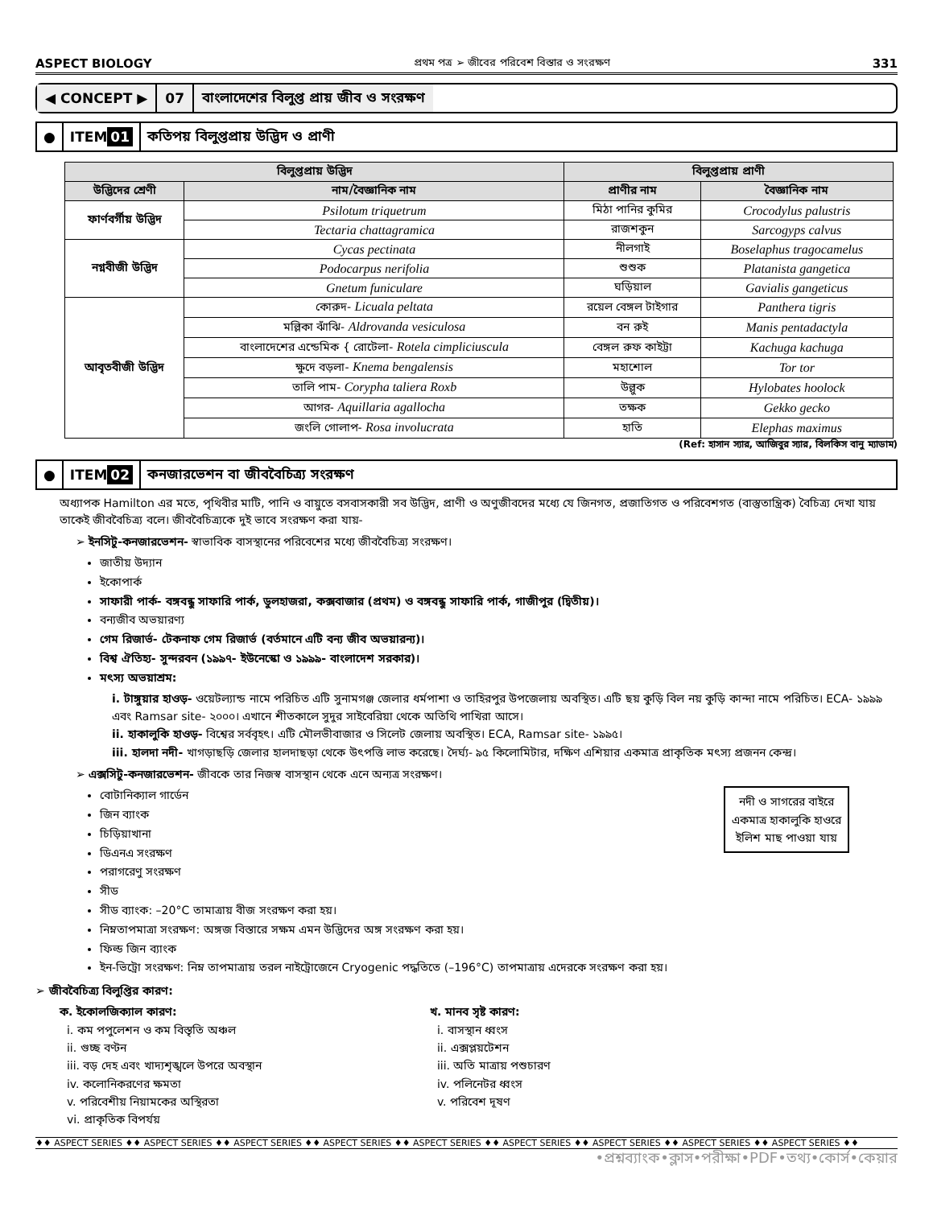ASPECT BIOLOGY প্রথম পত্র ➢ জীবের পরিবেশ বিস্তার ও সংরক্ষণ 331
◀ CONCEPT ▶ 07 বাংলাদেশের বিলুপ্ত প্রায় জীব ও সংরক্ষণ
● ITEM 01 কতিপয় বিলুপ্তপ্রায় উদ্ভিদ ও প্রাণী
| বিলুপ্তপ্রায় উদ্ভিদ | | বিলুপ্তপ্রায় প্রাণী | |
| --- | --- | --- | --- |
| উদ্ভিদের শ্রেণী | নাম/বৈজ্ঞানিক নাম | প্রাণীর নাম | বৈজ্ঞানিক নাম |
| ফার্ণবর্গীয় উদ্ভিদ | Psilotum triquetrum | মিঠা পানির কুমির | Crocodylus palustris |
| | Tectaria chattagramica | রাজশকুন | Sarcogyps calvus |
| নগ্নবীজী উদ্ভিদ | Cycas pectinata | নীলগাই | Boselaphus tragocamelus |
| | Podocarpus nerifolia | শুশুক | Platanista gangetica |
| | Gnetum funiculare | ঘড়িয়াল | Gavialis gangeticus |
| আবৃতবীজী উদ্ভিদ | কোরুদ- Licuala peltata | রয়েল বেঙ্গল টাইগার | Panthera tigris |
| | মল্লিকা ঝাঁঝি- Aldrovanda vesiculosa | বন রুই | Manis pentadactyla |
| | বাংলাদেশের এন্ডেমিক { রোটেলা- Rotela cimpliciuscula | বেঙ্গল রুফ কাইট্টা | Kachuga kachuga |
| | ক্ষুদে বড়লা- Knema bengalensis | মহাশোল | Tor tor |
| | তালি পাম- Corypha taliera Roxb | উল্লুক | Hylobates hoolock |
| | আগর- Aquillaria agallocha | তক্ষক | Gekko gecko |
| | জংলি গোলাপ- Rosa involucrata | হাতি | Elephas maximus |
(Ref: হাসান স্যার, আজিবুর স্যার, বিলকিস বানু ম্যাডাম)
● ITEM 02 কনজারভেশন বা জীববৈচিত্র্য সংরক্ষণ
অধ্যাপক Hamilton এর মতে, পৃথিবীর মাটি, পানি ও বায়ুতে বসবাসকারী সব উদ্ভিদ, প্রাণী ও অণুজীবদের মধ্যে যে জিনগত, প্রজাতিগত ও পরিবেশগত (বাস্তুতান্ত্রিক) বৈচিত্র্য দেখা যায় তাকেই জীববৈচিত্র্য বলে। জীববৈচিত্র্যকে দুই ভাবে সংরক্ষণ করা যায়-
➢ ইনসিটু-কনজারভেশন- স্বাভাবিক বাসস্থানের পরিবেশের মধ্যে জীববৈচিত্র্য সংরক্ষণ।
জাতীয় উদ্যান
ইকোপার্ক
সাফারী পার্ক- বঙ্গবন্ধু সাফারি পার্ক, ডুলহাজরা, কক্সবাজার (প্রথম) ও বঙ্গবন্ধু সাফারি পার্ক, গাজীপুর (দ্বিতীয়)।
বন্যজীব অভয়ারণ্য
গেম রিজার্ভ- টেকনাফ গেম রিজার্ভ (বর্তমানে এটি বন্য জীব অভয়ারন্য)।
বিশ্ব ঐতিহ্য- সুন্দরবন (১৯৯৭- ইউনেস্কো ও ১৯৯৯- বাংলাদেশ সরকার)।
মৎস্য অভয়াশ্রম:
i. টাঙ্গুয়ার হাওড়- ওয়েটল্যান্ড নামে পরিচিত এটি সুনামগঞ্জ জেলার ধর্মপাশা ও তাহিরপুর উপজেলায় অবস্থিত। এটি ছয় কুড়ি বিল নয় কুড়ি কান্দা নামে পরিচিত। ECA- ১৯৯৯ এবং Ramsar site- ২০০০। এখানে শীতকালে সুদুর সাইবেরিয়া থেকে অতিথি পাখিরা আসে।
ii. হাকালুকি হাওড়- বিশ্বের সর্ববৃহৎ। এটি মৌলভীবাজার ও সিলেট জেলায় অবস্থিত। ECA, Ramsar site- ১৯৯৫।
iii. হালদা নদী- খাগড়াছড়ি জেলার হালদাছড়া থেকে উৎপত্তি লাভ করেছে। দৈর্ঘ্য- ৯৫ কিলোমিটার, দক্ষিণ এশিয়ার একমাত্র প্রাকৃতিক মৎস্য প্রজনন কেন্দ্র।
➢ এক্সসিটু-কনজারভেশন- জীবকে তার নিজস্ব বাসস্থান থেকে এনে অন্যত্র সংরক্ষণ।
নদী ও সাগরের বাইরে একমাত্র হাকালুকি হাওরে ইলিশ মাছ পাওয়া যায়
বোটানিক্যাল গার্ডেন
জিন ব্যাংক
চিড়িয়াখানা
ডিএনএ সংরক্ষণ
পরাগরেণু সংরক্ষণ
সীড
সীড ব্যাংক: –20°C তামাত্রায় বীজ সংরক্ষণ করা হয়।
নিম্নতাপমাত্রা সংরক্ষণ: অঙ্গজ বিস্তারে সক্ষম এমন উদ্ভিদের অঙ্গ সংরক্ষণ করা হয়।
ফিল্ড জিন ব্যাংক
ইন-ভিট্রো সংরক্ষণ: নিম্ন তাপমাত্রায় তরল নাইট্রোজেনে Cryogenic পদ্ধতিতে (–196°C) তাপমাত্রায় এদেরকে সংরক্ষণ করা হয়।
➢ জীববৈচিত্র্য বিলুপ্তির কারণ:
ক. ইকোলজিক্যাল কারণ:
i. কম পপুলেশন ও কম বিস্তৃতি অঞ্চল
ii. গুচ্ছ বণ্টন
iii. বড় দেহ এবং খাদ্যশৃঙ্খলে উপরে অবস্থান
iv. কলোনিকরণের ক্ষমতা
v. পরিবেশীয় নিয়ামকের অস্থিরতা
vi. প্রাকৃতিক বিপর্যয়
খ. মানব সৃষ্ট কারণ:
i. বাসস্থান ধ্বংস
ii. এক্সপ্লয়টেশন
iii. অতি মাত্রায় পশুচারণ
iv. পলিনেটর ধ্বংস
v. পরিবেশ দূষণ
♦♦ ASPECT SERIES ♦♦ ASPECT SERIES ♦♦ ASPECT SERIES ♦♦ ASPECT SERIES ♦♦ ASPECT SERIES ♦♦ ASPECT SERIES ♦♦ ASPECT SERIES ♦♦ ASPECT SERIES ♦♦ ASPECT SERIES ♦♦
•প্রশ্নব্যাংক•ক্লাস•পরীক্ষা•PDF•তথ্য•কোর্স•কেয়ার